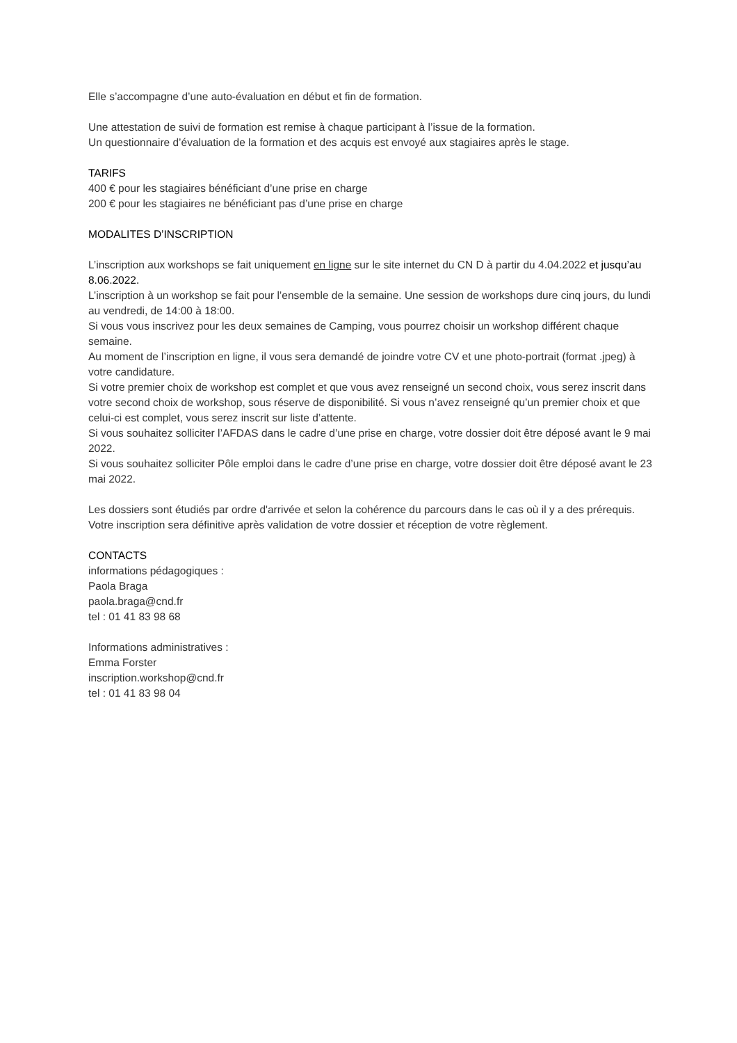Elle s’accompagne d’une auto-évaluation en début et fin de formation.
Une attestation de suivi de formation est remise à chaque participant à l’issue de la formation.
Un questionnaire d’évaluation de la formation et des acquis est envoyé aux stagiaires après le stage.
TARIFS
400 € pour les stagiaires bénéficiant d’une prise en charge
200 € pour les stagiaires ne bénéficiant pas d’une prise en charge
MODALITES D’INSCRIPTION
L’inscription aux workshops se fait uniquement en ligne sur le site internet du CN D à partir du 4.04.2022 et jusqu’au 8.06.2022.
L’inscription à un workshop se fait pour l’ensemble de la semaine. Une session de workshops dure cinq jours, du lundi au vendredi, de 14:00 à 18:00.
Si vous vous inscrivez pour les deux semaines de Camping, vous pourrez choisir un workshop différent chaque semaine.
Au moment de l’inscription en ligne, il vous sera demandé de joindre votre CV et une photo-portrait (format .jpeg) à votre candidature.
Si votre premier choix de workshop est complet et que vous avez renseigné un second choix, vous serez inscrit dans votre second choix de workshop, sous réserve de disponibilité. Si vous n’avez renseigné qu’un premier choix et que celui-ci est complet, vous serez inscrit sur liste d’attente.
Si vous souhaitez solliciter l’AFDAS dans le cadre d’une prise en charge, votre dossier doit être déposé avant le 9 mai 2022.
Si vous souhaitez solliciter Pôle emploi dans le cadre d’une prise en charge, votre dossier doit être déposé avant le 23 mai 2022.
Les dossiers sont étudiés par ordre d'arrivée et selon la cohérence du parcours dans le cas où il y a des prérequis.
Votre inscription sera définitive après validation de votre dossier et réception de votre règlement.
CONTACTS
informations pédagogiques :
Paola Braga
paola.braga@cnd.fr
tel : 01 41 83 98 68
Informations administratives :
Emma Forster
inscription.workshop@cnd.fr
tel : 01 41 83 98 04